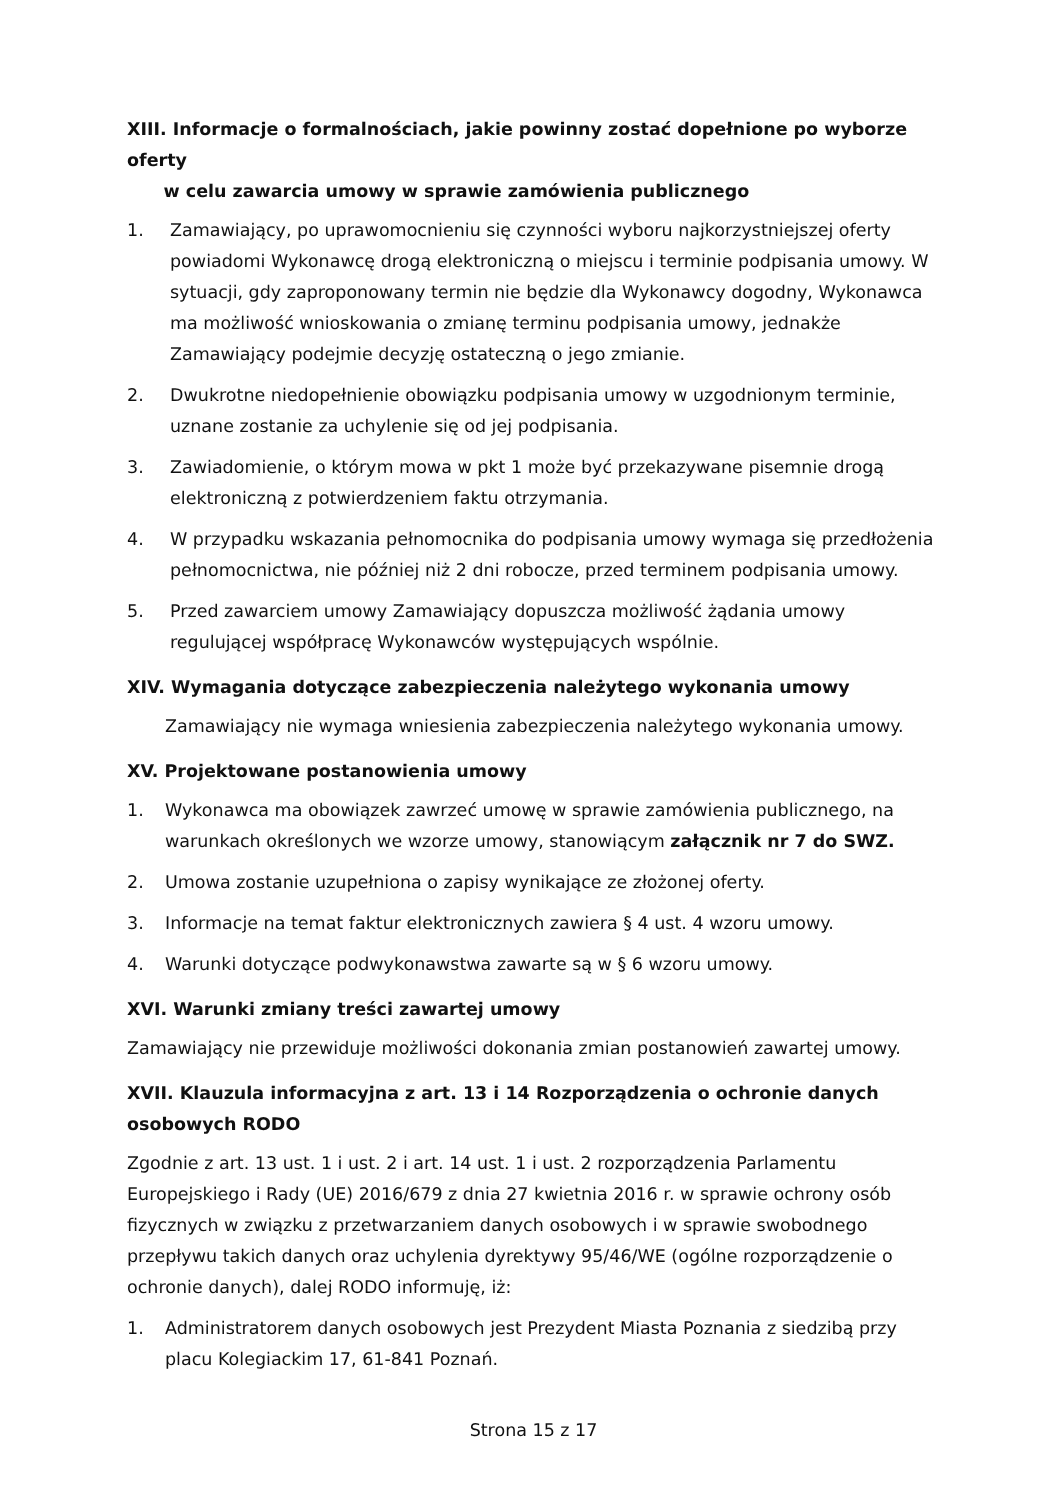XIII. Informacje o formalnościach, jakie powinny zostać dopełnione po wyborze oferty
w celu zawarcia umowy w sprawie zamówienia publicznego
1. Zamawiający, po uprawomocnieniu się czynności wyboru najkorzystniejszej oferty powiadomi Wykonawcę drogą elektroniczną o miejscu i terminie podpisania umowy. W sytuacji, gdy zaproponowany termin nie będzie dla Wykonawcy dogodny, Wykonawca ma możliwość wnioskowania o zmianę terminu podpisania umowy, jednakże Zamawiający podejmie decyzję ostateczną o jego zmianie.
2. Dwukrotne niedopełnienie obowiązku podpisania umowy w uzgodnionym terminie, uznane zostanie za uchylenie się od jej podpisania.
3. Zawiadomienie, o którym mowa w pkt 1 może być przekazywane pisemnie drogą elektroniczną z potwierdzeniem faktu otrzymania.
4. W przypadku wskazania pełnomocnika do podpisania umowy wymaga się przedłożenia pełnomocnictwa, nie później niż 2 dni robocze, przed terminem podpisania umowy.
5. Przed zawarciem umowy Zamawiający dopuszcza możliwość żądania umowy regulującej współpracę Wykonawców występujących wspólnie.
XIV. Wymagania dotyczące zabezpieczenia należytego wykonania umowy
Zamawiający nie wymaga wniesienia zabezpieczenia należytego wykonania umowy.
XV. Projektowane postanowienia umowy
1. Wykonawca ma obowiązek zawrzeć umowę w sprawie zamówienia publicznego, na warunkach określonych we wzorze umowy, stanowiącym załącznik nr 7 do SWZ.
2. Umowa zostanie uzupełniona o zapisy wynikające ze złożonej oferty.
3. Informacje na temat faktur elektronicznych zawiera § 4 ust. 4 wzoru umowy.
4. Warunki dotyczące podwykonawstwa zawarte są w § 6 wzoru umowy.
XVI. Warunki zmiany treści zawartej umowy
Zamawiający nie przewiduje możliwości dokonania zmian postanowień zawartej umowy.
XVII. Klauzula informacyjna z art. 13 i 14 Rozporządzenia o ochronie danych osobowych RODO
Zgodnie z art. 13 ust. 1 i ust. 2 i art. 14 ust. 1 i ust. 2 rozporządzenia Parlamentu Europejskiego i Rady (UE) 2016/679 z dnia 27 kwietnia 2016 r. w sprawie ochrony osób fizycznych w związku z przetwarzaniem danych osobowych i w sprawie swobodnego przepływu takich danych oraz uchylenia dyrektywy 95/46/WE (ogólne rozporządzenie o ochronie danych), dalej RODO informuję, iż:
1. Administratorem danych osobowych jest Prezydent Miasta Poznania z siedzibą przy placu Kolegiackim 17, 61-841 Poznań.
Strona 15 z 17